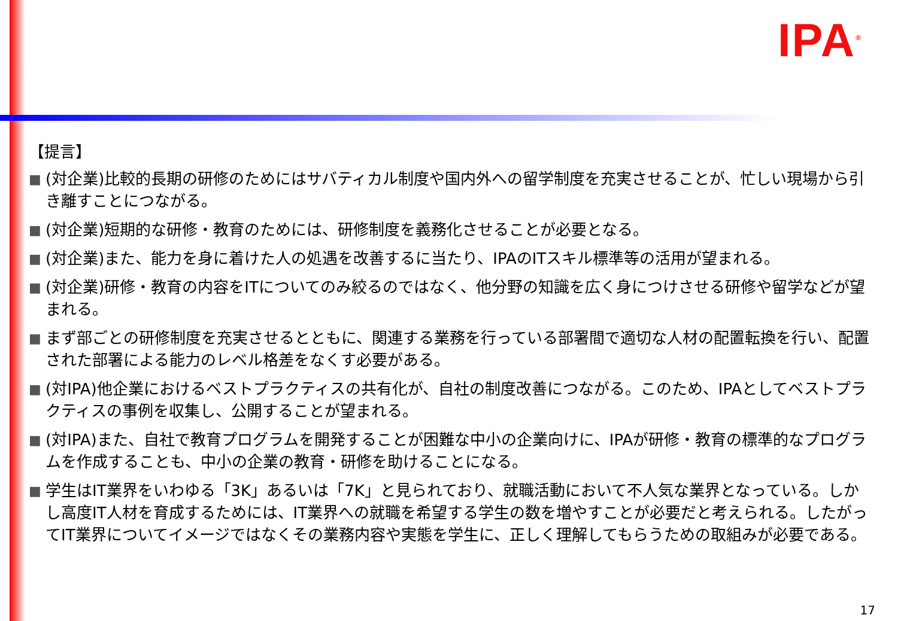IPA<sup>®</sup>
【提言】
■ (対企業)比較的長期の研修のためにはサバティカル制度や国内外への留学制度を充実させることが、忙しい現場から引き離すことにつながる。
■ (対企業)短期的な研修・教育のためには、研修制度を義務化させることが必要となる。
■ (対企業)また、能力を身に着けた人の処遇を改善するに当たり、IPAのITスキル標準等の活用が望まれる。
■ (対企業)研修・教育の内容をITについてのみ絞るのではなく、他分野の知識を広く身につけさせる研修や留学などが望まれる。
■ まず部ごとの研修制度を充実させるとともに、関連する業務を行っている部署間で適切な人材の配置転換を行い、配置された部署による能力のレベル格差をなくす必要がある。
■ (対IPA)他企業におけるベストプラクティスの共有化が、自社の制度改善につながる。このため、IPAとしてベストプラクティスの事例を収集し、公開することが望まれる。
■ (対IPA)また、自社で教育プログラムを開発することが困難な中小の企業向けに、IPAが研修・教育の標準的なプログラムを作成することも、中小の企業の教育・研修を助けることになる。
■ 学生はIT業界をいわゆる「3K」あるいは「7K」と見られており、就職活動において不人気な業界となっている。しかし高度IT人材を育成するためには、IT業界への就職を希望する学生の数を増やすことが必要だと考えられる。したがってIT業界についてイメージではなくその業務内容や実態を学生に、正しく理解してもらうための取組みが必要である。
17